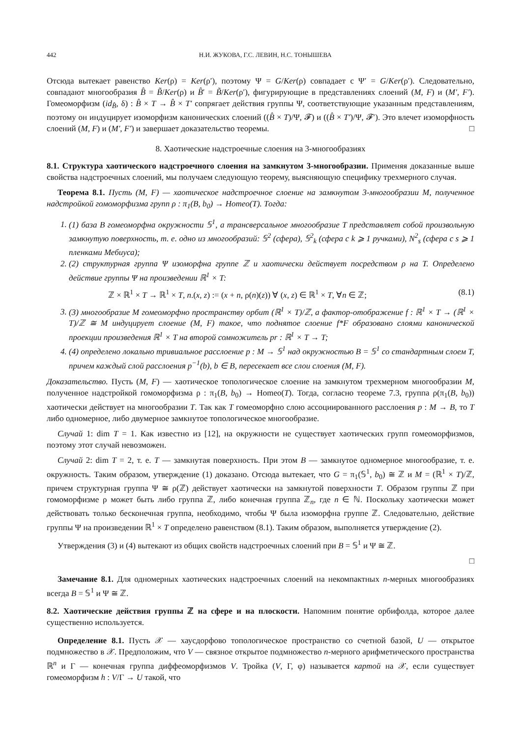442 Н.И. ЖУКОВА, Г.С. ЛЕВИН, Н.С. ТОНЫШЕВА
Отсюда вытекает равенство Ker(ρ) = Ker(ρ′), поэтому Ψ = G/Ker(ρ) совпадает с Ψ′ = G/Ker(ρ′). Следовательно, совпадают многообразия B̂ = B̃/Ker(ρ) и B̂′ = B̃/Ker(ρ′), фигурирующие в представлениях слоений (M, F) и (M′, F′). Гомеоморфизм (id<sub>B̂</sub>, δ) : B̂ × T → B̂ × T′ сопрягает действия группы Ψ, соответствующие указанным представлениям, поэтому он индуцирует изоморфизм канонических слоений ((B̂ × T)/Ψ, 𝓕) и ((B̂ × T′)/Ψ, 𝓕′). Это влечет изоморфность слоений (M, F) и (M′, F′) и завершает доказательство теоремы. □
8. Хаотические надстроечные слоения на 3-многообразиях
8.1. Структура хаотического надстроечного слоения на замкнутом 3-многообразии. Применяя доказанные выше свойства надстроечных слоений, мы получаем следующую теорему, выясняющую специфику трехмерного случая.
Теорема 8.1. Пусть (M, F) — хаотическое надстроечное слоение на замкнутом 3-многообразии M, полученное надстройкой гомоморфизма групп ρ : π<sub>1</sub>(B, b<sub>0</sub>) → Homeo(T). Тогда:
1. (1) база B гомеоморфна окружности 𝕊<sup>1</sup>, а трансверсальное многообразие T представляет собой произвольную замкнутую поверхность, т. е. одно из многообразий: 𝕊<sup>2</sup> (сфера), 𝕊<sup>2</sup><sub>k</sub> (сфера с k ⩾ 1 ручками), N<sup>2</sup><sub>s</sub> (сфера с s ⩾ 1 пленками Мебиуса);
2. (2) структурная группа Ψ изоморфна группе ℤ и хаотически действует посредством ρ на T. Определено действие группы Ψ на произведении ℝ<sup>1</sup> × T:
ℤ × ℝ<sup>1</sup> × T → ℝ<sup>1</sup> × T, n.(x, z) := (x + n, ρ(n)(z)) ∀ (x, z) ∈ ℝ<sup>1</sup> × T, ∀n ∈ ℤ; (8.1)
3. (3) многообразие M гомеоморфно пространству орбит (ℝ<sup>1</sup> × T)/ℤ, а фактор-отображение f : ℝ<sup>1</sup> × T → (ℝ<sup>1</sup> × T)/ℤ ≅ M индуцирует слоение (M, F) такое, что поднятое слоение f*F образовано слоями канонической проекции произведения ℝ<sup>1</sup> × T на второй сомножитель pr : ℝ<sup>1</sup> × T → T;
4. (4) определено локально тривиальное расслоение p : M → 𝕊<sup>1</sup> над окружностью B = 𝕊<sup>1</sup> со стандартным слоем T, причем каждый слой расслоения p<sup>−1</sup>(b), b ∈ B, пересекает все слои слоения (M, F).
Доказательство. Пусть (M, F) — хаотическое топологическое слоение на замкнутом трехмерном многообразии M, полученное надстройкой гомоморфизма ρ : π<sub>1</sub>(B, b<sub>0</sub>) → Homeo(T). Тогда, согласно теореме 7.3, группа ρ(π<sub>1</sub>(B, b<sub>0</sub>)) хаотически действует на многообразии T. Так как T гомеоморфно слою ассоциированного расслоения p : M → B, то T либо одномерное, либо двумерное замкнутое топологическое многообразие.
Случай 1: dim T = 1. Как известно из [12], на окружности не существует хаотических групп гомеоморфизмов, поэтому этот случай невозможен.
Случай 2: dim T = 2, т. е. T — замкнутая поверхность. При этом B — замкнутое одномерное многообразие, т. е. окружность. Таким образом, утверждение (1) доказано. Отсюда вытекает, что G = π<sub>1</sub>(𝕊<sup>1</sup>, b<sub>0</sub>) ≅ ℤ и M = (ℝ<sup>1</sup> × T)/ℤ, причем структурная группа Ψ ≅ ρ(ℤ) действует хаотически на замкнутой поверхности T. Образом группы ℤ при гомоморфизме ρ может быть либо группа ℤ, либо конечная группа ℤ<sub>n</sub>, где n ∈ ℕ. Поскольку хаотически может действовать только бесконечная группа, необходимо, чтобы Ψ была изоморфна группе ℤ. Следовательно, действие группы Ψ на произведении ℝ<sup>1</sup> × T определено равенством (8.1). Таким образом, выполняется утверждение (2).
Утверждения (3) и (4) вытекают из общих свойств надстроечных слоений при B = 𝕊<sup>1</sup> и Ψ ≅ ℤ.
□
Замечание 8.1. Для одномерных хаотических надстроечных слоений на некомпактных n-мерных многообразиях всегда B = 𝕊<sup>1</sup> и Ψ ≅ ℤ.
8.2. Хаотические действия группы ℤ на сфере и на плоскости. Напомним понятие орбифолда, которое далее существенно используется.
Определение 8.1. Пусть 𝒳 — хаусдорфово топологическое пространство со счетной базой, U — открытое подмножество в 𝒳. Предположим, что V — связное открытое подмножество n-мерного арифметического пространства ℝ<sup>n</sup> и Γ — конечная группа диффеоморфизмов V. Тройка (V, Γ, φ) называется картой на 𝒳, если существует гомеоморфизм h : V/Γ → U такой, что